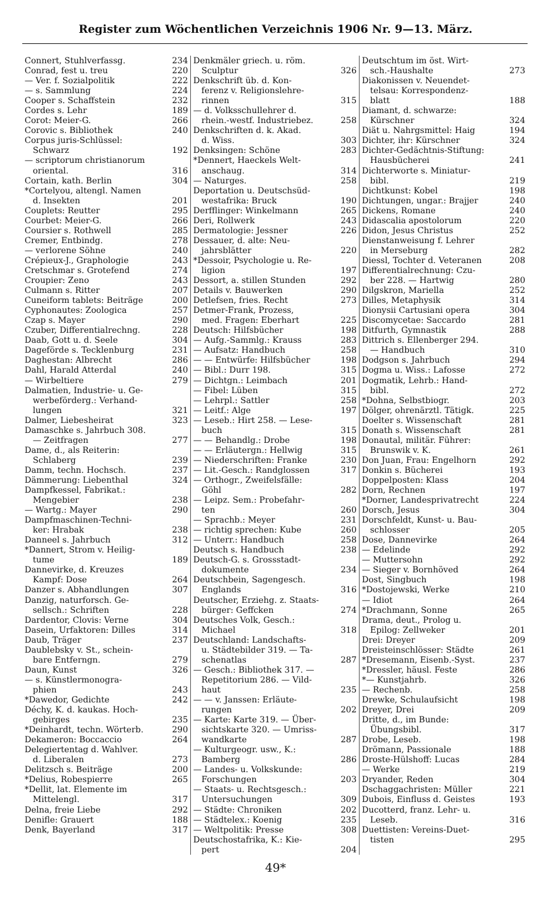Register zum Wöchentlichen Verzeichnis 1906 Nr. 9—13. März.
Connert, Stuhlverfassg. 234
Conrad, fest u. treu 220
— Ver. f. Sozialpolitik 222
— s. Sammlung 224
Cooper s. Schaffstein 232
Cordes s. Lehr 189
Corot: Meier-G. 266
Corovic s. Bibliothek 240
Corpus juris-Schlüssel:
Schwarz 192
— scriptorum christianorum
oriental. 316
Cortain, kath. Berlin 304
*Cortelyou, altengl. Namen
d. Insekten 201
Couplets: Reutter 295
Courbet: Meier-G. 266
Coursier s. Rothwell 285
Cremer, Entbindg. 278
— verlorene Söhne 240
Crépieux-J., Graphologie 243
Cretschmar s. Grotefend 274
Croupier: Zeno 243
Culmann s. Ritter 207
Cuneiform tablets: Beiträge 200
Cyphonautes: Zoologica 257
Czap s. Mayer 290
Czuber, Differentialrechng. 228
Daab, Gott u. d. Seele 304
Dageförde s. Tecklenburg 231
Daghestan: Albrecht 286
Dahl, Harald Atterdal 240
— Wirbeltiere 279
Dalmatien, Industrie- u. Ge-
werbeförderg.: Verhand-
lungen 321
Dalmer, Liebesheirat 323
Damaschke s. Jahrbuch 308.
— Zeitfragen 277
Dame, d., als Reiterin:
Schlaberg 239
Damm, techn. Hochsch. 237
Dämmerung: Liebenthal 324
Dampfkessel, Fabrikat.:
Mengebier 238
— Wartg.: Mayer 290
Dampfmaschinen-Techni-
ker: Hrabak 238
Danneel s. Jahrbuch 312
*Dannert, Strom v. Heilig-
tume 189
Dannevirke, d. Kreuzes
Kampf: Dose 264
Danzer s. Abhandlungen 307
Danzig, naturforsch. Ge-
sellsch.: Schriften 228
Dardentor, Clovis: Verne 304
Dasein, Urfaktoren: Dilles 314
Daub, Träger 237
Daublebsky v. St., schein-
bare Entferngn. 279
Daun, Kunst 326
— s. Künstlermonogra-
phien 243
*Dawedor, Gedichte 242
Déchy, K. d. kaukas. Hoch-
gebirges 235
*Deinhardt, techn. Wörterb. 290
Dekameron: Boccaccio 264
Delegiertentag d. Wahlver.
d. Liberalen 273
Delitzsch s. Beiträge 200
*Delius, Robespierre 265
*Dellit, lat. Elemente im
Mittelengl. 317
Delna, freie Liebe 292
Denifle: Grauert 188
Denk, Bayerland 317
Denkmäler griech. u. röm.
Sculptur 326
Denkschrift üb. d. Kon-
ferenz v. Religionslehre-
rinnen 315
— d. Volksschullehrer d.
rhein.-westf. Industriebez. 258
Denkschriften d. k. Akad.
d. Wiss. 303
Denksingen: Schöne 283
*Dennert, Haeckels Welt-
anschaug. 314
— Naturges. 258
Deportation u. Deutschsüd-
westafrika: Bruck 190
Derfflinger: Winkelmann 265
Deri, Rollwerk 243
Dermatologie: Jessner 226
Dessauer, d. alte: Neu-
jahrsblätter 220
*Dessoir, Psychologie u. Re-
ligion 197
Dessort, a. stillen Stunden 292
Details v. Bauwerken 290
Detlefsen, fries. Recht 273
Detmer-Frank, Prozess,
med. Fragen: Eberhart 225
Deutsch: Hilfsbücher 198
— Aufg.-Sammlg.: Krauss 283
— Aufsatz: Handbuch 258
— — Entwürfe: Hilfsbücher 198
— Bibl.: Durr 198. 315
— Dichtgn.: Leimbach 201
— Fibel: Lüben 315
— Lehrpl.: Sattler 258
— Leitf.: Alge 197
— Leseb.: Hirt 258. — Lese-
buch 315
— — Behandlg.: Drobe 198
— — Erläutergn.: Hellwig 315
— Niederschriften: Franke 230
— Lit.-Gesch.: Randglossen 317
— Orthogr., Zweifelsfälle:
Göhl 282
— Leipz. Sem.: Probefahr-
ten 260
— Sprachb.: Meyer 231
— richtig sprechen: Kube 260
— Unterr.: Handbuch 258
Deutsch s. Handbuch 238
Deutsch-G. s. Grossstadt-
dokumente 234
Deutschbein, Sagengesch.
Englands 316
Deutscher, Erziehg. z. Staats-
bürger: Geffcken 274
Deutsches Volk, Gesch.:
Michael 318
Deutschland: Landschafts-
u. Städtebilder 319. — Ta-
schenatlas 287
— Gesch.: Bibliothek 317. —
Repetitorium 286. — Vild-
haut 235
— — v. Janssen: Erläute-
rungen 202
— Karte: Karte 319. — Über-
sichtskarte 320. — Umriss-
wandkarte 287
— Kulturgeogr. usw., K.:
Bamberg 286
— Landes- u. Volkskunde:
Forschungen 203
— Staats- u. Rechtsgesch.:
Untersuchungen 309
— Städte: Chroniken 202
— Städtelex.: Koenig 235
— Weltpolitik: Presse 308
Deutschostafrika, K.: Kie-
pert 204
Deutschtum im öst. Wirt-
sch.-Haushalte 273
Diakonissen v. Neuendet-
telsau: Korrespondenz-
blatt 188
Diamant, d. schwarze:
Kürschner 324
Diät u. Nahrgsmittel: Haig 194
Dichter, ihr: Kürschner 324
Dichter-Gedächtnis-Stiftung:
Hausbücherei 241
Dichterworte s. Miniatur-
bibl. 219
Dichtkunst: Kobel 198
Dichtungen, ungar.: Brajjer 240
Dickens, Romane 240
Didascalia apostolorum 220
Didon, Jesus Christus 252
Dienstanweisung f. Lehrer
in Merseburg 282
Diessl, Tochter d. Veteranen 208
Differentialrechnung: Czu-
ber 228. — Hartwig 280
Dilgskron, Mariella 252
Dilles, Metaphysik 314
Dionysii Cartusiani opera 304
Discomycetae: Saccardo 281
Ditfurth, Gymnastik 288
Dittrich s. Ellenberger 294.
— Handbuch 310
Dodgson s. Jahrbuch 294
Dogma u. Wiss.: Lafosse 272
Dogmatik, Lehrb.: Hand-
bibl. 272
*Dohna, Selbstbiogr. 203
Dölger, ohrenärztl. Tätigk. 225
Doelter s. Wissenschaft 281
Donath s. Wissenschaft 281
Donautal, militär. Führer:
Brunswik v. K. 261
Don Juan, Frau: Engelhorn 292
Donkin s. Bücherei 193
Doppelposten: Klass 204
Dorn, Rechnen 197
*Dorner, Landesprivatrecht 224
Dorsch, Jesus 304
Dorschfeldt, Kunst- u. Bau-
schlosser 205
Dose, Dannevirke 264
— Edelinde 292
— Muttersohn 292
— Sieger v. Bornhöved 264
Dost, Singbuch 198
*Dostojewski, Werke 210
— Idiot 264
*Drachmann, Sonne 265
Drama, deut., Prolog u.
Epilog: Zellweker 201
Drei: Dreyer 209
Dreisteinschlösser: Städte 261
*Dresemann, Eisenb.-Syst. 237
*Dressler, häusl. Feste 286
*— Kunstjahrb. 326
— Rechenb. 258
Drewke, Schulaufsicht 198
Dreyer, Drei 209
Dritte, d., im Bunde:
Übungsbibl. 317
Drobe, Leseb. 198
Drömann, Passionale 188
Droste-Hülshoff: Lucas 284
— Werke 219
Dryander, Reden 304
Dschaggachristen: Müller 221
Dubois, Einfluss d. Geistes 193
Ducotterd, franz. Lehr- u.
Leseb. 316
Duettisten: Vereins-Duet-
tisten 295
49*